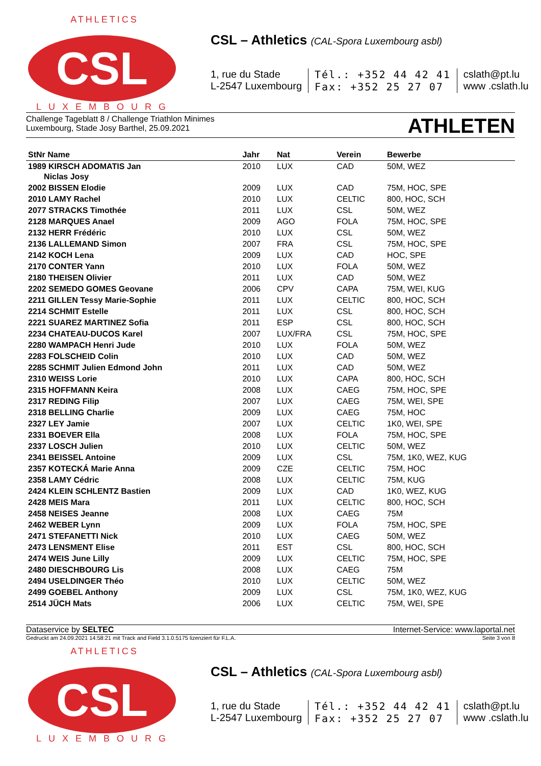ATHLETICS
CSL
LUXEMBOURG
CSL – Athletics (CAL-Spora Luxembourg asbl)
1, rue du Stade
L-2547 Luxembourg
Tél.: +352 44 42 41
Fax: +352 25 27 07
cslath@pt.lu
www .cslath.lu
Challenge Tageblatt 8 / Challenge Triathlon Minimes
Luxembourg, Stade Josy Barthel, 25.09.2021
ATHLETEN
| StNr Name | Jahr | Nat | Verein | Bewerbe |
| --- | --- | --- | --- | --- |
| 1989 KIRSCH ADOMATIS Jan Niclas Josy | 2010 | LUX | CAD | 50M, WEZ |
| 2002 BISSEN Elodie | 2009 | LUX | CAD | 75M, HOC, SPE |
| 2010 LAMY Rachel | 2010 | LUX | CELTIC | 800, HOC, SCH |
| 2077 STRACKS Timothée | 2011 | LUX | CSL | 50M, WEZ |
| 2128 MARQUES Anael | 2009 | AGO | FOLA | 75M, HOC, SPE |
| 2132 HERR Frédéric | 2010 | LUX | CSL | 50M, WEZ |
| 2136 LALLEMAND Simon | 2007 | FRA | CSL | 75M, HOC, SPE |
| 2142 KOCH Lena | 2009 | LUX | CAD | HOC, SPE |
| 2170 CONTER Yann | 2010 | LUX | FOLA | 50M, WEZ |
| 2180 THEISEN Olivier | 2011 | LUX | CAD | 50M, WEZ |
| 2202 SEMEDO GOMES Geovane | 2006 | CPV | CAPA | 75M, WEI, KUG |
| 2211 GILLEN Tessy Marie-Sophie | 2011 | LUX | CELTIC | 800, HOC, SCH |
| 2214 SCHMIT Estelle | 2011 | LUX | CSL | 800, HOC, SCH |
| 2221 SUAREZ MARTINEZ Sofia | 2011 | ESP | CSL | 800, HOC, SCH |
| 2234 CHATEAU-DUCOS Karel | 2007 | LUX/FRA | CSL | 75M, HOC, SPE |
| 2280 WAMPACH Henri Jude | 2010 | LUX | FOLA | 50M, WEZ |
| 2283 FOLSCHEID Colin | 2010 | LUX | CAD | 50M, WEZ |
| 2285 SCHMIT Julien Edmond John | 2011 | LUX | CAD | 50M, WEZ |
| 2310 WEISS Lorie | 2010 | LUX | CAPA | 800, HOC, SCH |
| 2315 HOFFMANN Keira | 2008 | LUX | CAEG | 75M, HOC, SPE |
| 2317 REDING Filip | 2007 | LUX | CAEG | 75M, WEI, SPE |
| 2318 BELLING Charlie | 2009 | LUX | CAEG | 75M, HOC |
| 2327 LEY Jamie | 2007 | LUX | CELTIC | 1K0, WEI, SPE |
| 2331 BOEVER Ella | 2008 | LUX | FOLA | 75M, HOC, SPE |
| 2337 LOSCH Julien | 2010 | LUX | CELTIC | 50M, WEZ |
| 2341 BEISSEL Antoine | 2009 | LUX | CSL | 75M, 1K0, WEZ, KUG |
| 2357 KOTECKÁ Marie Anna | 2009 | CZE | CELTIC | 75M, HOC |
| 2358 LAMY Cédric | 2008 | LUX | CELTIC | 75M, KUG |
| 2424 KLEIN SCHLENTZ Bastien | 2009 | LUX | CAD | 1K0, WEZ, KUG |
| 2428 MEIS Mara | 2011 | LUX | CELTIC | 800, HOC, SCH |
| 2458 NEISES Jeanne | 2008 | LUX | CAEG | 75M |
| 2462 WEBER Lynn | 2009 | LUX | FOLA | 75M, HOC, SPE |
| 2471 STEFANETTI Nick | 2010 | LUX | CAEG | 50M, WEZ |
| 2473 LENSMENT Elise | 2011 | EST | CSL | 800, HOC, SCH |
| 2474 WEIS June Lilly | 2009 | LUX | CELTIC | 75M, HOC, SPE |
| 2480 DIESCHBOURG Lis | 2008 | LUX | CAEG | 75M |
| 2494 USELDINGER Théo | 2010 | LUX | CELTIC | 50M, WEZ |
| 2499 GOEBEL Anthony | 2009 | LUX | CSL | 75M, 1K0, WEZ, KUG |
| 2514 JÜCH Mats | 2006 | LUX | CELTIC | 75M, WEI, SPE |
Dataservice by SELTEC Internet-Service: www.laportal.net
Gedruckt am 24.09.2021 14:58:21 mit Track and Field 3.1.0.5175 lizenziert für F.L.A.
Seite 3 von 8
ATHLETICS
CSL
LUXEMBOURG
CSL – Athletics (CAL-Spora Luxembourg asbl)
1, rue du Stade
L-2547 Luxembourg
Tél.: +352 44 42 41
Fax: +352 25 27 07
cslath@pt.lu
www .cslath.lu